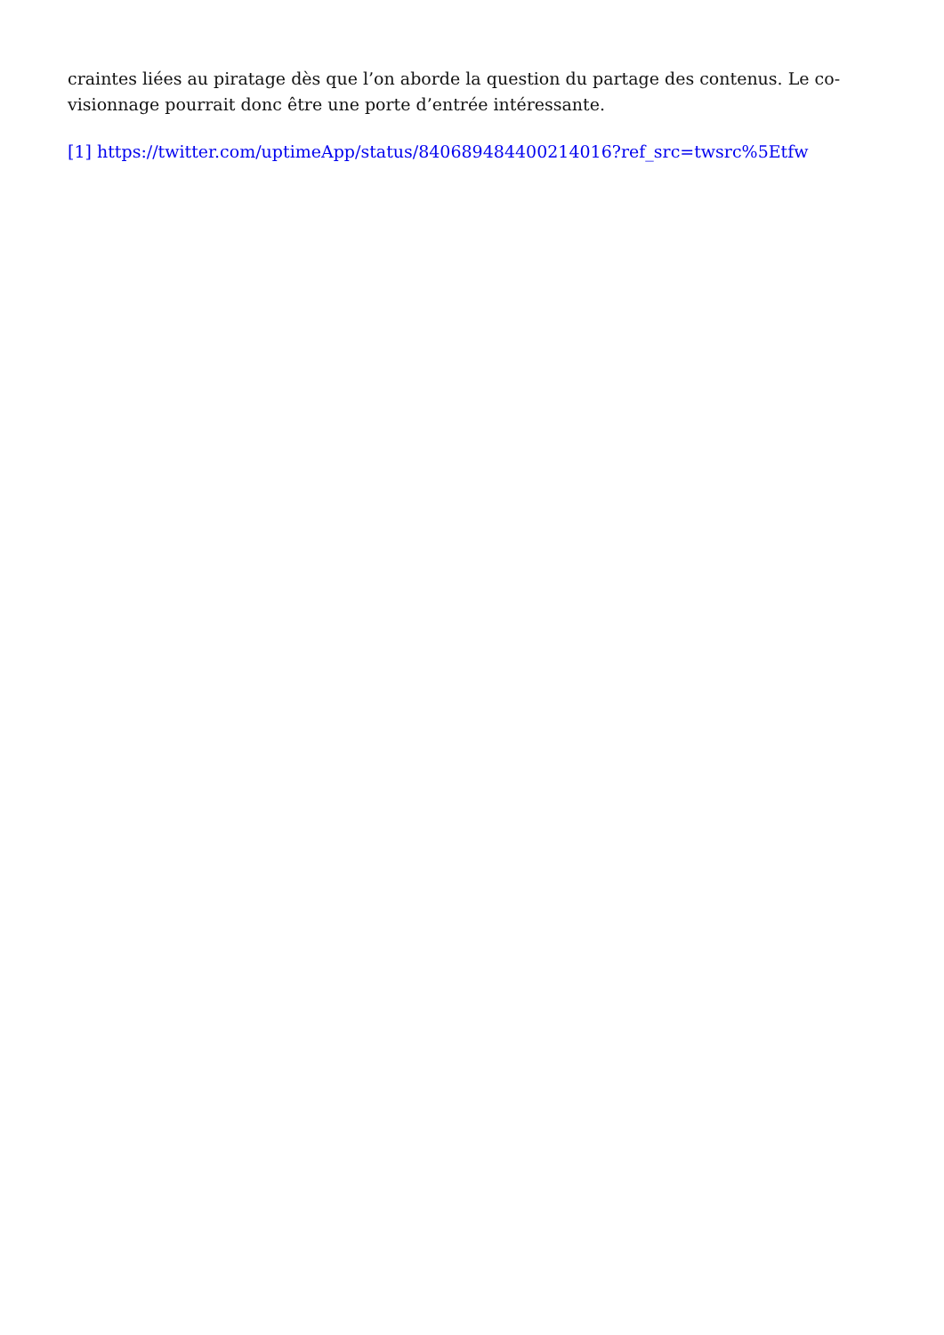craintes liées au piratage dès que l’on aborde la question du partage des contenus. Le co-visionnage pourrait donc être une porte d’entrée intéressante.
[1] https://twitter.com/uptimeApp/status/840689484400214016?ref_src=twsrc%5Etfw